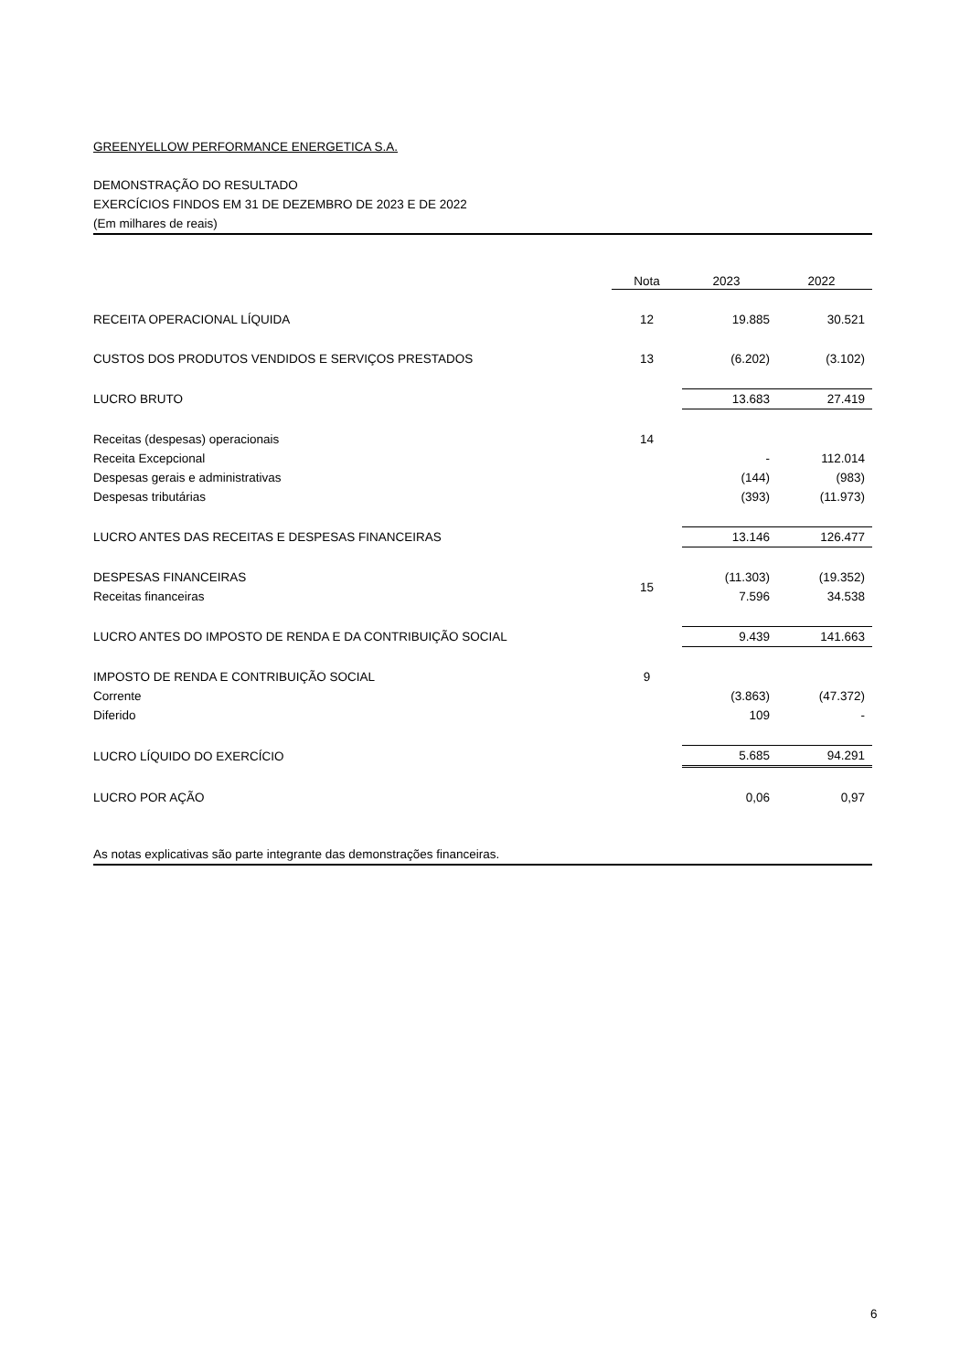GREENYELLOW PERFORMANCE ENERGETICA S.A.
DEMONSTRAÇÃO DO RESULTADO
EXERCÍCIOS FINDOS EM 31 DE DEZEMBRO DE 2023 E DE 2022
(Em milhares de reais)
| | Nota | 2023 | 2022 |
| --- | --- | --- | --- |
| RECEITA OPERACIONAL LÍQUIDA | 12 | 19.885 | 30.521 |
| CUSTOS DOS PRODUTOS VENDIDOS E SERVIÇOS PRESTADOS | 13 | (6.202) | (3.102) |
| LUCRO BRUTO | | 13.683 | 27.419 |
| Receitas (despesas) operacionais | 14 | | |
| Receita Excepcional | | - | 112.014 |
| Despesas gerais e administrativas | | (144) | (983) |
| Despesas tributárias | | (393) | (11.973) |
| LUCRO ANTES DAS RECEITAS E DESPESAS FINANCEIRAS | | 13.146 | 126.477 |
| DESPESAS FINANCEIRAS | 15 | (11.303) | (19.352) |
| Receitas financeiras | | 7.596 | 34.538 |
| LUCRO ANTES DO IMPOSTO DE RENDA E DA CONTRIBUIÇÃO SOCIAL | | 9.439 | 141.663 |
| IMPOSTO DE RENDA E CONTRIBUIÇÃO SOCIAL | 9 | | |
| Corrente | | (3.863) | (47.372) |
| Diferido | | 109 | - |
| LUCRO LÍQUIDO DO EXERCÍCIO | | 5.685 | 94.291 |
| LUCRO POR AÇÃO | | 0,06 | 0,97 |
As notas explicativas são parte integrante das demonstrações financeiras.
6